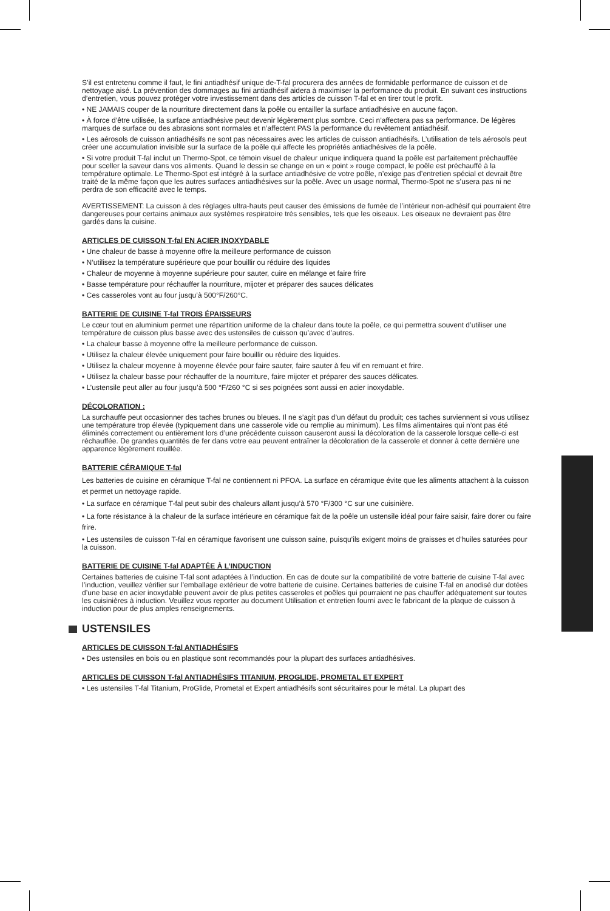S’il est entretenu comme il faut, le fini antiadhésif unique de-T-fal procurera des années de formidable performance de cuisson et de nettoyage aisé. La prévention des dommages au fini antiadhésif aidera à maximiser la performance du produit. En suivant ces instructions d’entretien, vous pouvez protéger votre investissement dans des articles de cuisson T-fal et en tirer tout le profit.
• NE JAMAIS couper de la nourriture directement dans la poêle ou entailler la surface antiadhésive en aucune façon.
• À force d’être utilisée, la surface antiadhésive peut devenir légèrement plus sombre. Ceci n’affectera pas sa performance. De légères marques de surface ou des abrasions sont normales et n’affectent PAS la performance du revêtement antiadhésif.
• Les aérosols de cuisson antiadhésifs ne sont pas nécessaires avec les articles de cuisson antiadhésifs. L’utilisation de tels aérosols peut créer une accumulation invisible sur la surface de la poêle qui affecte les propriétés antiadhésives de la poêle.
• Si votre produit T-fal inclut un Thermo-Spot, ce témoin visuel de chaleur unique indiquera quand la poêle est parfaitement préchauffée pour sceller la saveur dans vos aliments. Quand le dessin se change en un « point » rouge compact, le poêle est préchauffé à la température optimale. Le Thermo-Spot est intégré à la surface antiadhésive de votre poêle, n’exige pas d’entretien spécial et devrait être traité de la même façon que les autres surfaces antiadhésives sur la poêle. Avec un usage normal, Thermo-Spot ne s’usera pas ni ne perdra de son efficacité avec le temps.
AVERTISSEMENT: La cuisson à des réglages ultra-hauts peut causer des émissions de fumée de l’intérieur non-adhésif qui pourraient être dangereuses pour certains animaux aux systèmes respiratoire très sensibles, tels que les oiseaux. Les oiseaux ne devraient pas être gardés dans la cuisine.
ARTICLES DE CUISSON T-fal EN ACIER INOXYDABLE
• Une chaleur de basse à moyenne offre la meilleure performance de cuisson
• N’utilisez la température supérieure que pour bouillir ou réduire des liquides
• Chaleur de moyenne à moyenne supérieure pour sauter, cuire en mélange et faire frire
• Basse température pour réchauffer la nourriture, mijoter et préparer des sauces délicates
• Ces casseroles vont au four jusqu’à 500°F/260°C.
BATTERIE DE CUISINE T-fal TROIS ÉPAISSEURS
Le cœur tout en aluminium permet une répartition uniforme de la chaleur dans toute la poêle, ce qui permettra souvent d’utiliser une température de cuisson plus basse avec des ustensiles de cuisson qu’avec d’autres.
• La chaleur basse à moyenne offre la meilleure performance de cuisson.
• Utilisez la chaleur élevée uniquement pour faire bouillir ou réduire des liquides.
• Utilisez la chaleur moyenne à moyenne élevée pour faire sauter, faire sauter à feu vif en remuant et frire.
• Utilisez la chaleur basse pour réchauffer de la nourriture, faire mijoter et préparer des sauces délicates.
• L’ustensile peut aller au four jusqu’à 500 °F/260 °C si ses poignées sont aussi en acier inoxydable.
DÉCOLORATION :
La surchauffe peut occasionner des taches brunes ou bleues. Il ne s’agit pas d’un défaut du produit; ces taches surviennent si vous utilisez une température trop élevée (typiquement dans une casserole vide ou remplie au minimum). Les films alimentaires qui n’ont pas été éliminés correctement ou entièrement lors d’une précédente cuisson causeront aussi la décoloration de la casserole lorsque celle-ci est réchauffée. De grandes quantités de fer dans votre eau peuvent entraîner la décoloration de la casserole et donner à cette dernière une apparence légèrement rouillée.
BATTERIE CÉRAMIQUE T-fal
Les batteries de cuisine en céramique T-fal ne contiennent ni PFOA. La surface en céramique évite que les aliments attachent à la cuisson et permet un nettoyage rapide.
• La surface en céramique T-fal peut subir des chaleurs allant jusqu’à 570 °F/300 °C sur une cuisinière.
• La forte résistance à la chaleur de la surface intérieure en céramique fait de la poêle un ustensile idéal pour faire saisir, faire dorer ou faire frire.
• Les ustensiles de cuisson T-fal en céramique favorisent une cuisson saine, puisqu’ils exigent moins de graisses et d’huiles saturées pour la cuisson.
BATTERIE DE CUISINE T-fal ADAPTÉE À L’INDUCTION
Certaines batteries de cuisine T-fal sont adaptées à l’induction. En cas de doute sur la compatibilité de votre batterie de cuisine T-fal avec l’induction, veuillez vérifier sur l’emballage extérieur de votre batterie de cuisine. Certaines batteries de cuisine T-fal en anodisé dur dotées d’une base en acier inoxydable peuvent avoir de plus petites casseroles et poêles qui pourraient ne pas chauffer adéquatement sur toutes les cuisinières à induction. Veuillez vous reporter au document Utilisation et entretien fourni avec le fabricant de la plaque de cuisson à induction pour de plus amples renseignements.
USTENSILES
ARTICLES DE CUISSON T-fal ANTIADHÉSIFS
• Des ustensiles en bois ou en plastique sont recommandés pour la plupart des surfaces antiadhésives.
ARTICLES DE CUISSON T-fal ANTIADHÉSIFS TITANIUM, PROGLIDE, PROMETAL ET EXPERT
• Les ustensiles T-fal Titanium, ProGlide, Prometal et Expert antiadhésifs sont sécuritaires pour le métal. La plupart des